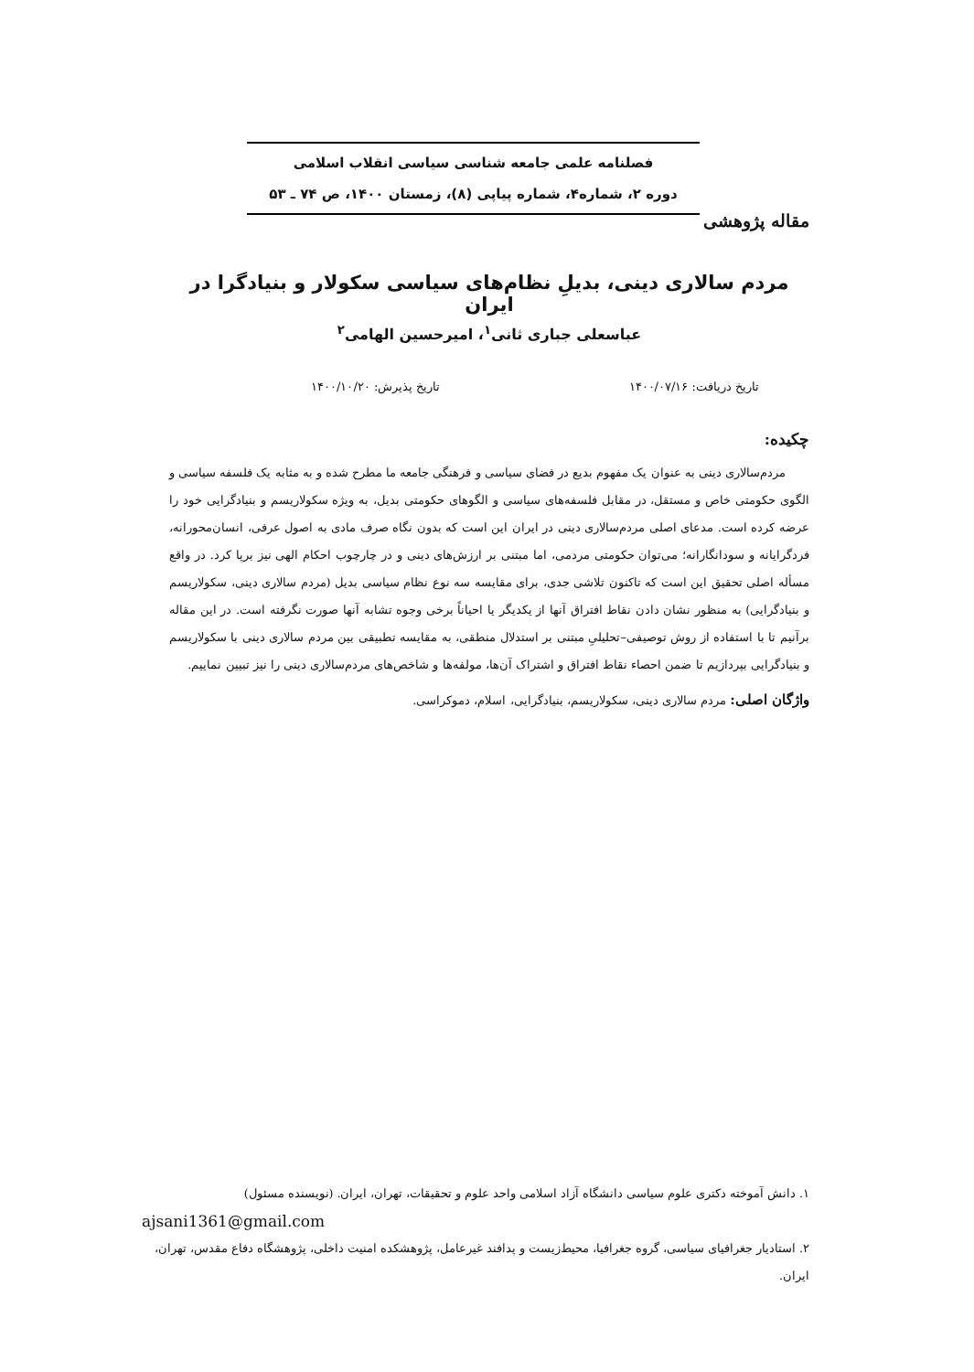فصلنامه علمی جامعه شناسی سیاسی انقلاب اسلامی
دوره ۲، شماره۴، شماره پیاپی (۸)، زمستان ۱۴۰۰، ص ۷۴ ـ ۵۳
مقاله پژوهشی
مردم سالاری دینی، بدیلِ نظام‌های سیاسی سکولار و بنیادگرا در ایران
عباسعلی جباری ثانی<sup>۱</sup>، امیرحسین الهامی<sup>۲</sup>
تاریخ دریافت: ۱۴۰۰/۰۷/۱۶ تاریخ پذیرش: ۱۴۰۰/۱۰/۲۰
چکیده:
مردم‌سالاری دینی به عنوان یک مفهوم بدیع در فضای سیاسی و فرهنگی جامعه ما مطرح شده و به مثابه یک فلسفه سیاسی و الگوی حکومتی خاص و مستقل، در مقابل فلسفه‌های سیاسی و الگوهای حکومتی بدیل، به ویژه سکولاریسم و بنیادگرایی خود را عرضه کرده است. مدعای اصلی مردم‌سالاری دینی در ایران این است که بدون نگاه صرف مادی به اصول عرفی، انسان‌محورانه، فردگرایانه و سودانگارانه؛ می‌توان حکومتی مردمی، اما مبتنی بر ارزش‌های دینی و در چارچوب احکام الهی نیز برپا کرد. در واقع مسأله اصلی تحقیق این است که تاکنون تلاشی جدی، برای مقایسه سه نوع نظام سیاسی بدیل (مردم سالاری دینی، سکولاریسم و بنیادگرایی) به منظور نشان دادن نقاط افتراق آنها از یکدیگر یا احیاناً برخی وجوه تشابه آنها صورت نگرفته است. در این مقاله برآنیم تا با استفاده از روش توصیفی–تحلیلیِ مبتنی بر استدلال منطقی، به مقایسه تطبیقی بین مردم سالاری دینی با سکولاریسم و بنیادگرایی بپردازیم تا ضمن احصاء نقاط افتراق و اشتراک آن‌ها، مولفه‌ها و شاخص‌های مردم‌سالاری دینی را نیز تبیین نماییم.
واژگان اصلی: مردم سالاری دینی، سکولاریسم، بنیادگرایی، اسلام، دموکراسی.
۱. دانش آموخته دکتری علوم سیاسی دانشگاه آزاد اسلامی واحد علوم و تحقیقات، تهران، ایران. (نویسنده مسئول)
ajsani1361@gmail.com
۲. استادیار جغرافیای سیاسی، گروه جغرافیا، محیط‌زیست و پدافند غیرعامل، پژوهشکده امنیت داخلی، پژوهشگاه دفاع مقدس، تهران، ایران.